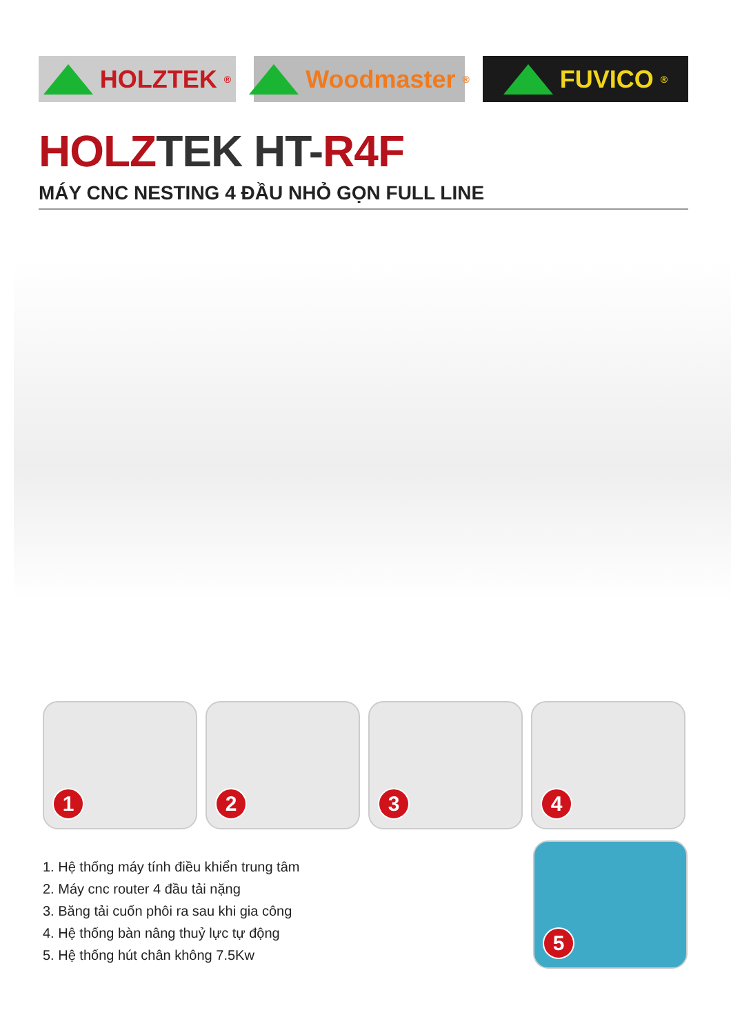HOLZTEK<sup>®</sup>
Woodmaster<sup>®</sup>
FUVICO<sup>®</sup>
HOLZTEK HT-R4F
MÁY CNC NESTING 4 ĐẦU NHỎ GỌN FULL LINE
1
2
3
4
5
1. Hệ thống máy tính điều khiển trung tâm
2. Máy cnc router 4 đầu tải nặng
3. Băng tải cuốn phôi ra sau khi gia công
4. Hệ thống bàn nâng thuỷ lực tự động
5. Hệ thống hút chân không 7.5Kw